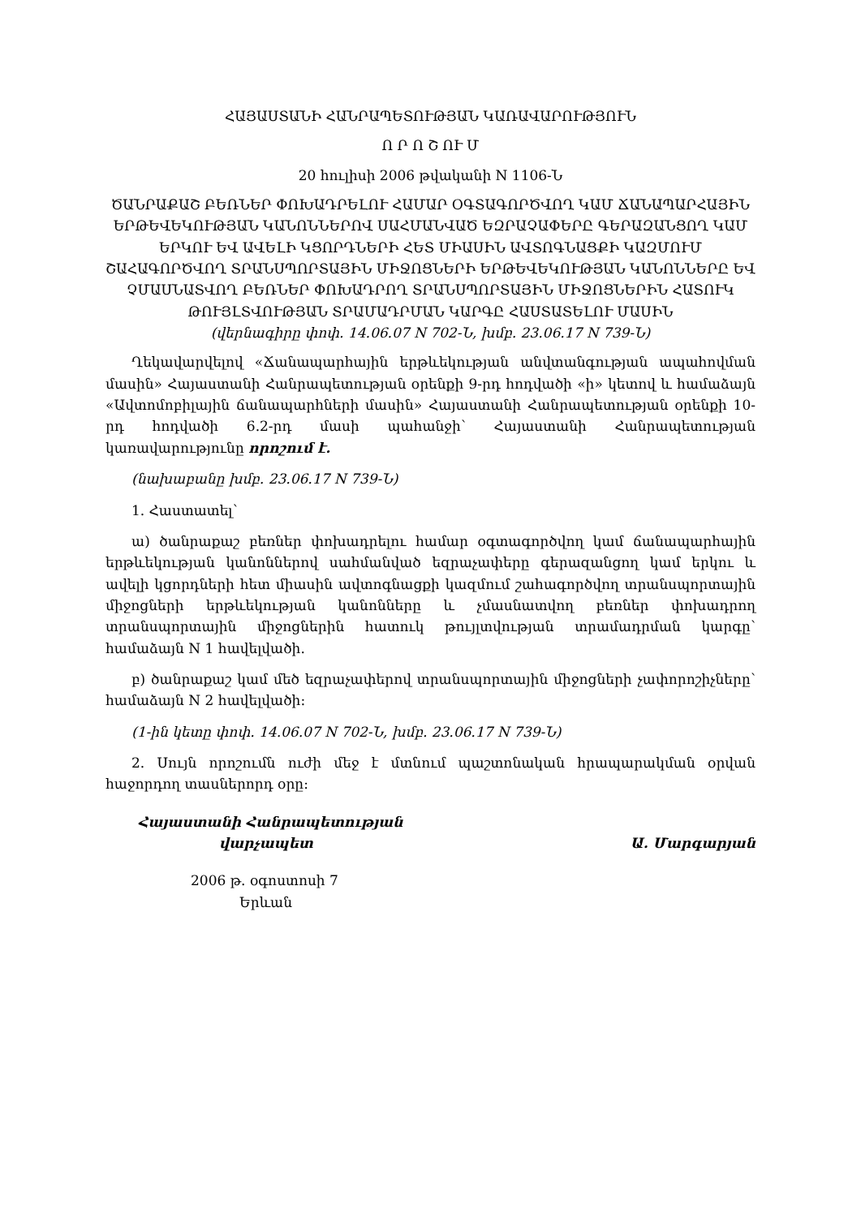ՀԱՅԱՍՏԱՆԻ ՀԱՆՐԱՊԵՏՈՒԹՅԱՆ ԿԱՌԱՎԱՐՈՒԹՅՈՒՆ
Ո Ր Ո Շ ՈՒ Մ
20 հուլիսի 2006 թվականի N 1106-Ն
ԾԱՆՐԱՔԱՇ ԲԵՌՆԵՐ ՓՈԽԱԴՐԵԼՈՒ ՀԱՄԱՐ ՕԳՏԱԳՈՐԾՎՈՂ ԿԱՄ ՃԱՆԱՊԱՐՀԱՅԻՆ ԵՐԹԵՎԵԿՈՒԹՅԱՆ ԿԱՆՈՆՆԵՐՈՎ ՍԱՀՄԱՆՎԱԾ ԵԶՐԱՉԱՓԵՐԸ ԳԵՐԱԶԱՆՑՈՂ ԿԱՄ ԵՐԿՈՒ ԵՎ ԱՎԵԼԻ ԿՑՈՐԴՆԵՐԻ ՀԵՏ ՄԻԱՍԻՆ ԱՎՏՈԳՆԱՑՔԻ ԿԱԶՄՈՒՄ ՇԱՀԱԳՈՐԾՎՈՂ ՏՐԱՆՍՊՈՐՏԱՅԻՆ ՄԻՋՈՑՆԵՐԻ ԵՐԹԵՎԵԿՈՒԹՅԱՆ ԿԱՆՈՆՆԵՐԸ ԵՎ ՉՄԱՍՆԱՏՎՈՂ ԲԵՌՆԵՐ ՓՈԽԱԴՐՈՂ ՏՐԱՆՍՊՈՐՏԱՅԻՆ ՄԻՋՈՑՆԵՐԻՆ ՀԱՏՈՒԿ ԹՈՒՅԼՏՎՈՒԹՅԱՆ ՏՐԱՄԱԴՐՄԱՆ ԿԱՐԳԸ ՀԱՍՏԱՏԵԼՈՒ ՄԱՍԻՆ
(վերնագիրը փոփ. 14.06.07 N 702-Ն, խմբ. 23.06.17 N 739-Ն)
Ղեկավարվելով «Ճանապարհային երթևեկության անվտանգության ապահովման մասին» Հայաստանի Հանրապետության օրենքի 9-րդ հոդվածի «ի» կետով և համաձայն «Ավտոմոբիլային ճանապարհների մասին» Հայաստանի Հանրապետության օրենքի 10-րդ հոդվածի 6.2-րդ մասի պահանջի՝ Հայաստանի Հանրապետության կառավարությունը որոշում է.
(նախաբանը խմբ. 23.06.17 N 739-Ն)
1. Հաստատել՝
ա) ծանրաքաշ բեռներ փոխադրելու համար օգտագործվող կամ ճանապարհային երթևեկության կանոններով սահմանված եզրաչափերը գերազանցող կամ երկու և ավելի կցորդների հետ միասին ավտոգնացքի կազմում շահագործվող տրանսպորտային միջոցների երթևեկության կանոնները և չմասնատվող բեռներ փոխադրող տրանսպորտային միջոցներին հատուկ թույլտվության տրամադրման կարգը՝ համաձայն N 1 հավելվածի.
բ) ծանրաքաշ կամ մեծ եզրաչափերով տրանսպորտային միջոցների չափորոշիչները՝ համաձայն N 2 հավելվածի:
(1-ին կետը փոփ. 14.06.07 N 702-Ն, խմբ. 23.06.17 N 739-Ն)
2. Սույն որոշումն ուժի մեջ է մտնում պաշտոնական հրապարակման օրվան հաջորդող տասներորդ օրը:
Հայաստանի Հանրապետության
վարչապետ
Ա. Մարգարյան
2006 թ. օգոստոսի 7
Երևան